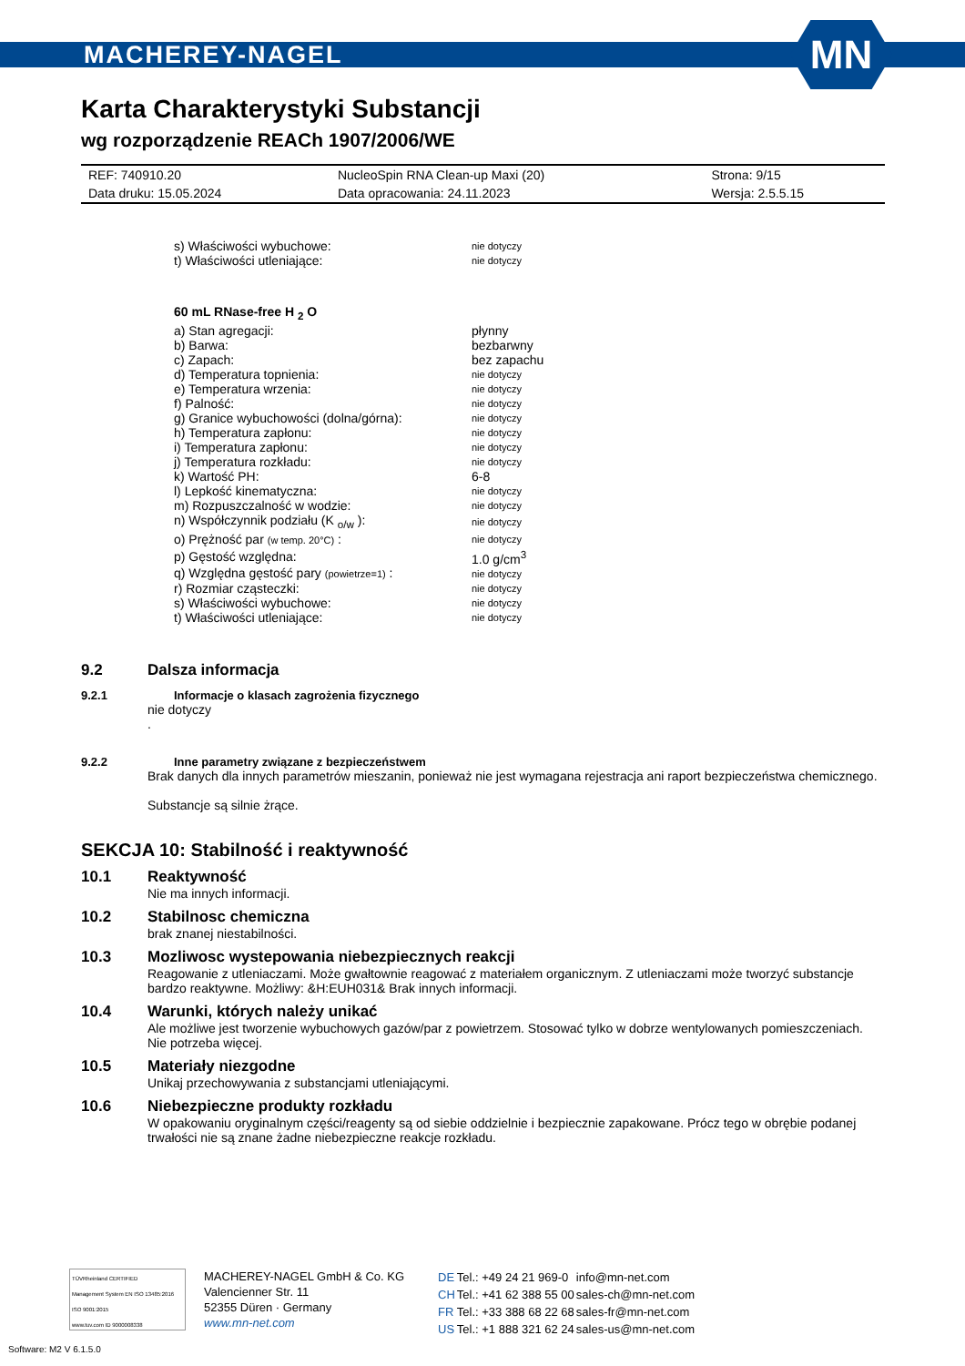MACHEREY-NAGEL
MN
Karta Charakterystyki Substancji
wg rozporządzenie REACh 1907/2006/WE
| REF: 740910.20 | NucleoSpin RNA Clean-up Maxi (20) | Strona: 9/15 |
| Data druku: 15.05.2024 | Data opracowania: 24.11.2023 | Wersja: 2.5.5.15 |
| s) Właściwości wybuchowe: | nie dotyczy |
| t) Właściwości utleniające: | nie dotyczy |
| 60 mL RNase-free H <sub>2</sub> O | |
| a) Stan agregacji: | płynny |
| b) Barwa: | bezbarwny |
| c) Zapach: | bez zapachu |
| d) Temperatura topnienia: | nie dotyczy |
| e) Temperatura wrzenia: | nie dotyczy |
| f) Palność: | nie dotyczy |
| g) Granice wybuchowości (dolna/górna): | nie dotyczy |
| h) Temperatura zapłonu: | nie dotyczy |
| i) Temperatura zapłonu: | nie dotyczy |
| j) Temperatura rozkładu: | nie dotyczy |
| k) Wartość PH: | 6-8 |
| l) Lepkość kinematyczna: | nie dotyczy |
| m) Rozpuszczalność w wodzie: | nie dotyczy |
| n) Współczynnik podziału (K <sub>o/w</sub> ): | nie dotyczy |
| o) Prężność par (w temp. 20°C) : | nie dotyczy |
| p) Gęstość względna: | 1.0 g/cm<sup>3</sup> |
| q) Względna gęstość pary (powietrze=1) : | nie dotyczy |
| r) Rozmiar cząsteczki: | nie dotyczy |
| s) Właściwości wybuchowe: | nie dotyczy |
| t) Właściwości utleniające: | nie dotyczy |
9.2 Dalsza informacja
9.2.1 Informacje o klasach zagrożenia fizycznego
nie dotyczy
.
9.2.2 Inne parametry związane z bezpieczeństwem
Brak danych dla innych parametrów mieszanin, ponieważ nie jest wymagana rejestracja ani raport bezpieczeństwa chemicznego.
Substancje są silnie żrące.
SEKCJA 10: Stabilność i reaktywność
10.1 Reaktywność
Nie ma innych informacji.
10.2 Stabilnosc chemiczna
brak znanej niestabilności.
10.3 Mozliwosc wystepowania niebezpiecznych reakcji
Reagowanie z utleniaczami. Może gwałtownie reagować z materiałem organicznym. Z utleniaczami może tworzyć substancje bardzo reaktywne. Możliwy: &H:EUH031& Brak innych informacji.
10.4 Warunki, których należy unikać
Ale możliwe jest tworzenie wybuchowych gazów/par z powietrzem. Stosować tylko w dobrze wentylowanych pomieszczeniach. Nie potrzeba więcej.
10.5 Materiały niezgodne
Unikaj przechowywania z substancjami utleniającymi.
10.6 Niebezpieczne produkty rozkładu
W opakowaniu oryginalnym części/reagenty są od siebie oddzielnie i bezpiecznie zapakowane. Prócz tego w obrębie podanej trwałości nie są znane żadne niebezpieczne reakcje rozkładu.
TÜVRheinland CERTIFIED
Management System EN ISO 13485:2016 ISO 9001:2015
www.tuv.com ID 9000008338
MACHEREY-NAGEL GmbH & Co. KG
Valencienner Str. 11
52355 Düren · Germany
www.mn-net.com
| DE | Tel.: +49 24 21 969-0 | info@mn-net.com |
| CH | Tel.: +41 62 388 55 00 | sales-ch@mn-net.com |
| FR | Tel.: +33 388 68 22 68 | sales-fr@mn-net.com |
| US | Tel.: +1 888 321 62 24 | sales-us@mn-net.com |
Software: M2 V 6.1.5.0